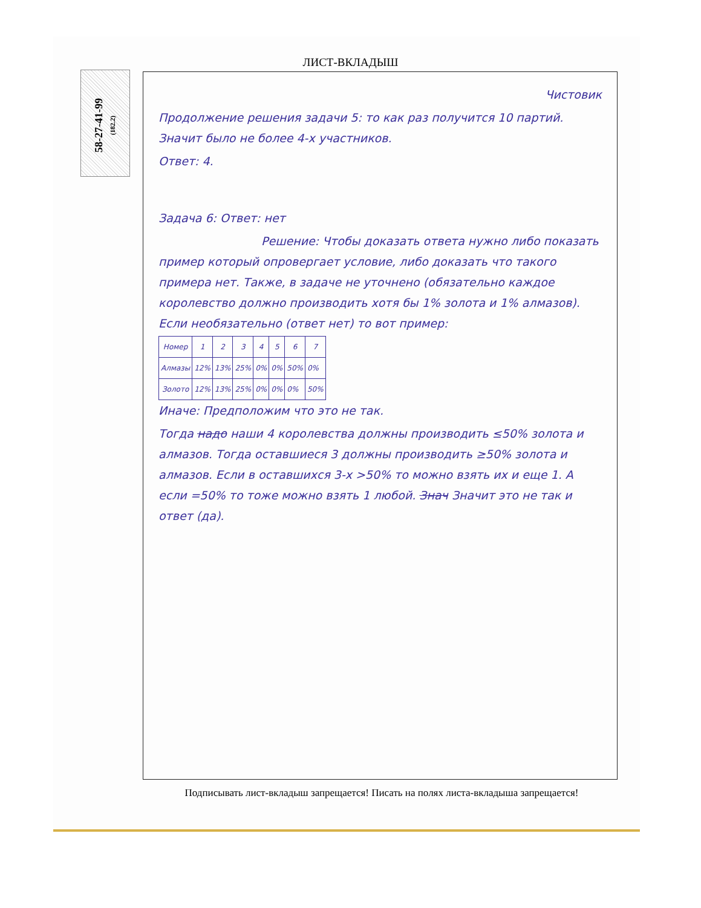ЛИСТ-ВКЛАДЫШ
58-27-41-99
(182.2)
Чистовик
Продолжение решения задачи 5: то как раз получится 10 партий. Значит было не более 4-х участников.
Ответ: 4.
Задача 6: Ответ: нет
Решение: Чтобы доказать ответа нужно либо показать пример который опровергает условие, либо доказать что такого примера нет. Также, в задаче не уточнено (обязательно каждое королевство должно производить хотя бы 1% золота и 1% алмазов). Если необязательно (ответ нет) то вот пример:
| Номер | 1 | 2 | 3 | 4 | 5 | 6 | 7 |
| --- | --- | --- | --- | --- | --- | --- | --- |
| Алмазы | 12% | 13% | 25% | 0% | 0% | 50% | 0% |
| Золото | 12% | 13% | 25% | 0% | 0% | 0% | 50% |
Иначе: Предположим что это не так.
Тогда надо наши 4 королевства должны производить ≤50% золота и алмазов. Тогда оставшиеся 3 должны производить ≥50% золота и алмазов. Если в оставшихся 3-х >50% то можно взять их и еще 1. А если =50% то тоже можно взять 1 любой. Знач Значит это не так и ответ (да).
Подписывать лист-вкладыш запрещается! Писать на полях листа-вкладыша запрещается!